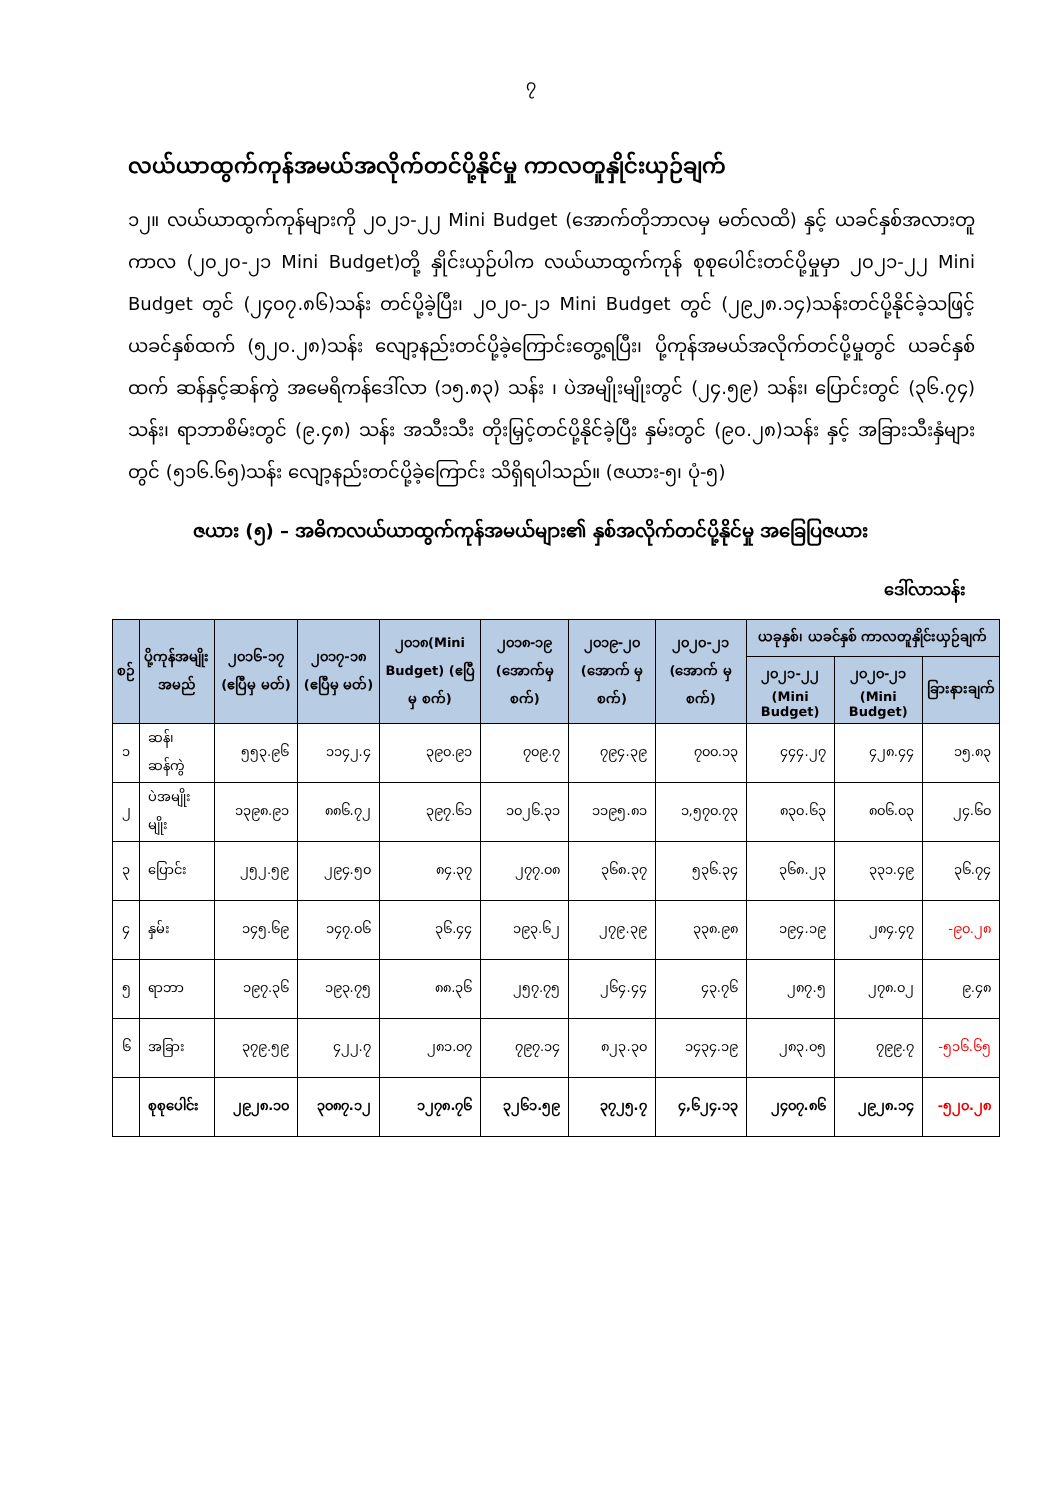၇
လယ်ယာထွက်ကုန်အမယ်အလိုက်တင်ပို့နိုင်မှု ကာလတူနှိုင်းယှဉ်ချက်
၁၂။ လယ်ယာထွက်ကုန်များကို ၂၀၂၁-၂၂ Mini Budget (အောက်တိုဘာလမှ မတ်လထိ) နှင့် ယခင်နှစ်အလားတူကာလ (၂၀၂၀-၂၁ Mini Budget)တို့ နှိုင်းယှဉ်ပါက လယ်ယာထွက်ကုန် စုစုပေါင်းတင်ပို့မှုမှာ ၂၀၂၁-၂၂ Mini Budget တွင် (၂၄၀၇.၈၆)သန်း တင်ပို့ခဲ့ပြီး၊ ၂၀၂၀-၂၁ Mini Budget တွင် (၂၉၂၈.၁၄)သန်းတင်ပို့နိုင်ခဲ့သဖြင့် ယခင်နှစ်ထက် (၅၂၀.၂၈)သန်း လျော့နည်းတင်ပို့ခဲ့ကြောင်းတွေ့ရပြီး၊ ပို့ကုန်အမယ်အလိုက်တင်ပို့မှုတွင် ယခင်နှစ်ထက် ဆန်နှင့်ဆန်ကွဲ အမေရိကန်ဒေါ်လာ (၁၅.၈၃) သန်း ၊ ပဲအမျိုးမျိုးတွင် (၂၄.၅၉) သန်း၊ ပြောင်းတွင် (၃၆.၇၄) သန်း၊ ရာဘာစိမ်းတွင် (၉.၄၈) သန်း အသီးသီး တိုးမြှင့်တင်ပို့နိုင်ခဲ့ပြီး နှမ်းတွင် (၉၀.၂၈)သန်း နှင့် အခြားသီးနှံများတွင် (၅၁၆.၆၅)သန်း လျော့နည်းတင်ပို့ခဲ့ကြောင်း သိရှိရပါသည်။ (ဇယား-၅၊ ပုံ-၅)
ဇယား (၅) – အဓိကလယ်ယာထွက်ကုန်အမယ်များ၏ နှစ်အလိုက်တင်ပို့နိုင်မှု အခြေပြဇယား
ဒေါ်လာသန်း
| စဉ် | ပို့ကုန်အမျိုးအမည် | ၂၀၁၆-၁၇ (ဧပြီမှ မတ်) | ၂၀၁၇-၁၈ (ဧပြီမှ မတ်) | ၂၀၁၈(Mini Budget) (ဧပြီ မှ စက်) | ၂၀၁၈-၁၉ (အောက်မှ စက်) | ၂၀၁၉-၂၀ (အောက် မှ စက်) | ၂၀၂၀-၂၁ (အောက် မှ စက်) | ယခုနှစ်၊ ယခင်နှစ် ကာလတူနှိုင်းယှဉ်ချက် | | |
| --- | --- | --- | --- | --- | --- | --- | --- | --- | --- | --- |
| | | | | | | | | ၂၀၂၁-၂၂ (Mini Budget) | ၂၀၂၀-၂၁ (Mini Budget) | ခြားနားချက် |
| ၁ | ဆန်၊ဆန်ကွဲ | ၅၅၃.၉၆ | ၁၁၄၂.၄ | ၃၉၀.၉၁ | ၇၀၉.၇ | ၇၉၄.၃၉ | ၇၀၀.၁၃ | ၄၄၄.၂၇ | ၄၂၈.၄၄ | ၁၅.၈၃ |
| ၂ | ပဲအမျိုးမျိုး | ၁၃၉၈.၉၁ | ၈၈၆.၇၂ | ၃၉၇.၆၁ | ၁၀၂၆.၃၁ | ၁၁၉၅.၈၁ | ၁,၅၇၀.၇၃ | ၈၃၀.၆၃ | ၈၀၆.၀၃ | ၂၄.၆၀ |
| ၃ | ပြောင်း | ၂၅၂.၅၉ | ၂၉၄.၅၀ | ၈၄.၃၇ | ၂၇၇.၀၈ | ၃၆၈.၃၇ | ၅၃၆.၃၄ | ၃၆၈.၂၃ | ၃၃၁.၄၉ | ၃၆.၇၄ |
| ၄ | နှမ်း | ၁၄၅.၆၉ | ၁၄၇.၀၆ | ၃၆.၄၄ | ၁၉၃.၆၂ | ၂၇၉.၃၉ | ၃၃၈.၉၈ | ၁၉၄.၁၉ | ၂၈၄.၄၇ | -၉၀.၂၈ |
| ၅ | ရာဘာ | ၁၉၇.၃၆ | ၁၉၃.၇၅ | ၈၈.၃၆ | ၂၅၇.၇၅ | ၂၆၄.၄၄ | ၄၃.၇၆ | ၂၈၇.၅ | ၂၇၈.၀၂ | ၉.၄၈ |
| ၆ | အခြား | ၃၇၉.၅၉ | ၄၂၂.၇ | ၂၈၁.၀၇ | ၇၉၇.၁၄ | ၈၂၃.၃၀ | ၁၄၃၄.၁၉ | ၂၈၃.၀၅ | ၇၉၉.၇ | -၅၁၆.၆၅ |
| | စုစုပေါင်း | ၂၉၂၈.၁၀ | ၃၀၈၇.၁၂ | ၁၂၇၈.၇၆ | ၃၂၆၁.၅၉ | ၃၇၂၅.၇ | ၄,၆၂၄.၁၃ | ၂၄၀၇.၈၆ | ၂၉၂၈.၁၄ | -၅၂၀.၂၈ |